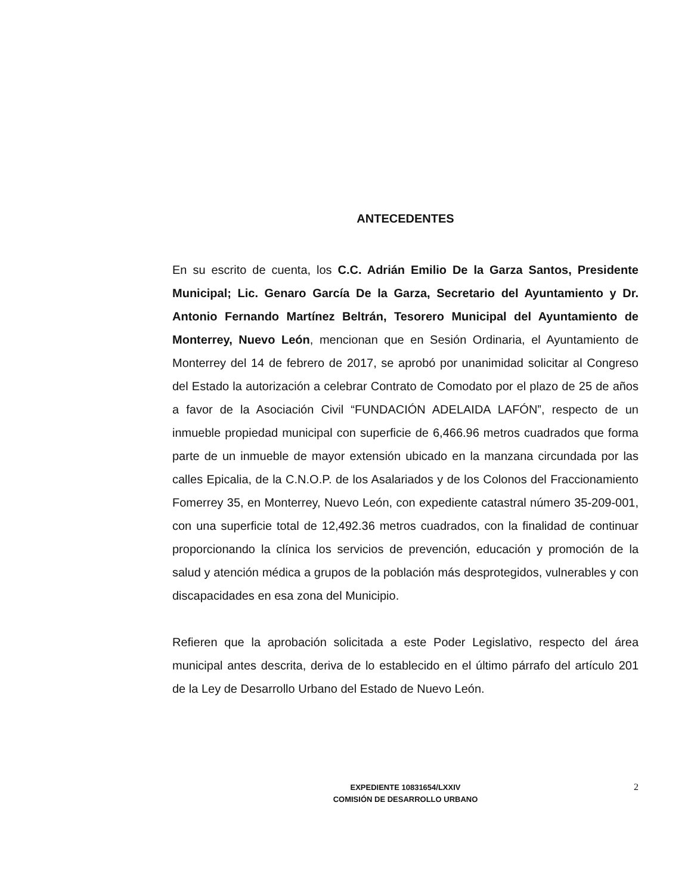ANTECEDENTES
En su escrito de cuenta, los C.C. Adrián Emilio De la Garza Santos, Presidente Municipal; Lic. Genaro García De la Garza, Secretario del Ayuntamiento y Dr. Antonio Fernando Martínez Beltrán, Tesorero Municipal del Ayuntamiento de Monterrey, Nuevo León, mencionan que en Sesión Ordinaria, el Ayuntamiento de Monterrey del 14 de febrero de 2017, se aprobó por unanimidad solicitar al Congreso del Estado la autorización a celebrar Contrato de Comodato por el plazo de 25 de años a favor de la Asociación Civil “FUNDACIÓN ADELAIDA LAFÓN”, respecto de un inmueble propiedad municipal con superficie de 6,466.96 metros cuadrados que forma parte de un inmueble de mayor extensión ubicado en la manzana circundada por las calles Epicalia, de la C.N.O.P. de los Asalariados y de los Colonos del Fraccionamiento Fomerrey 35, en Monterrey, Nuevo León, con expediente catastral número 35-209-001, con una superficie total de 12,492.36 metros cuadrados, con la finalidad de continuar proporcionando la clínica los servicios de prevención, educación y promoción de la salud y atención médica a grupos de la población más desprotegidos, vulnerables y con discapacidades en esa zona del Municipio.
Refieren que la aprobación solicitada a este Poder Legislativo, respecto del área municipal antes descrita, deriva de lo establecido en el último párrafo del artículo 201 de la Ley de Desarrollo Urbano del Estado de Nuevo León.
EXPEDIENTE 10831654/LXXIV
COMISIÓN DE DESARROLLO URBANO
2